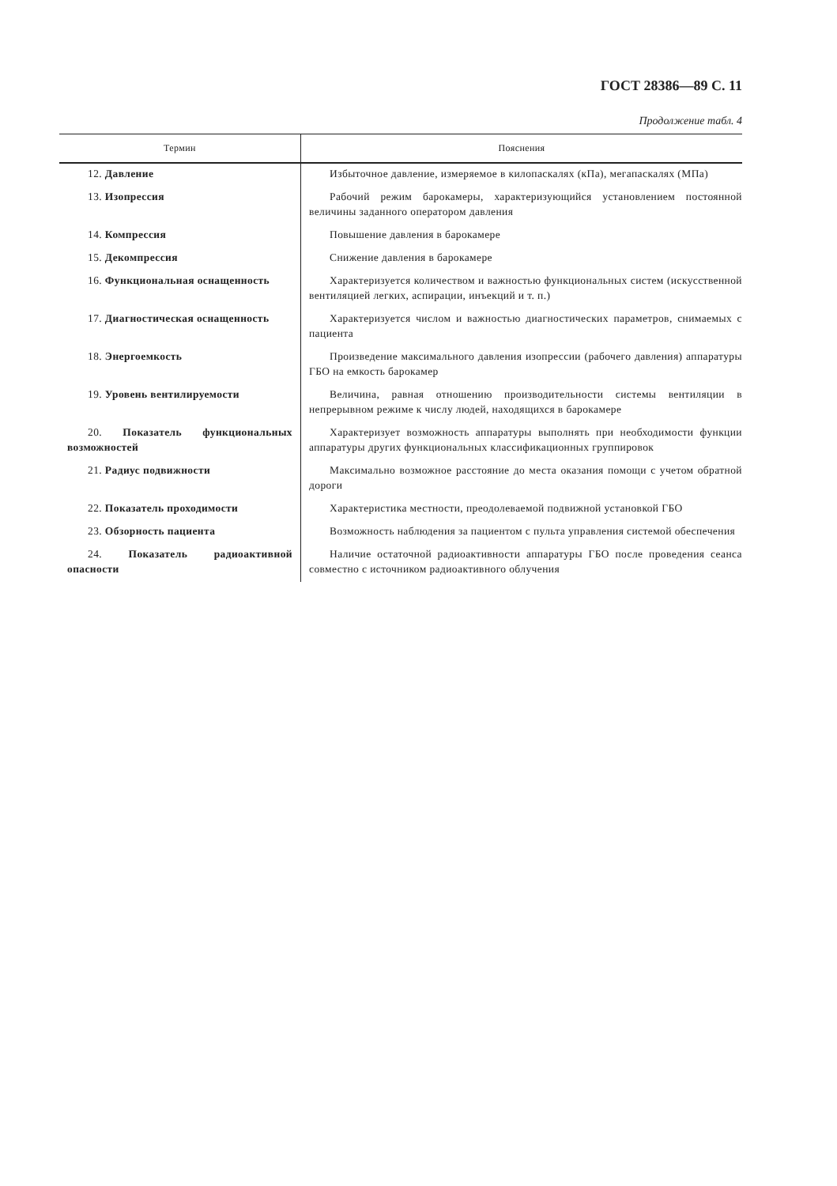ГОСТ 28386—89 С. 11
Продолжение табл. 4
| Термин | Пояснения |
| --- | --- |
| 12. Давление | Избыточное давление, измеряемое в килопаскалях (кПа), мегапаскалях (МПа) |
| 13. Изопрессия | Рабочий режим барокамеры, характеризующийся установлением постоянной величины заданного оператором давления |
| 14. Компрессия | Повышение давления в барокамере |
| 15. Декомпрессия | Снижение давления в барокамере |
| 16. Функциональная оснащенность | Характеризуется количеством и важностью функциональных систем (искусственной вентиляцией легких, аспирации, инъекций и т. п.) |
| 17. Диагностическая оснащенность | Характеризуется числом и важностью диагностических параметров, снимаемых с пациента |
| 18. Энергоемкость | Произведение максимального давления изопрессии (рабочего давления) аппаратуры ГБО на емкость барокамер |
| 19. Уровень вентилируемости | Величина, равная отношению производительности системы вентиляции в непрерывном режиме к числу людей, находящихся в барокамере |
| 20. Показатель функциональных возможностей | Характеризует возможность аппаратуры выполнять при необходимости функции аппаратуры других функциональных классификационных группировок |
| 21. Радиус подвижности | Максимально возможное расстояние до места оказания помощи с учетом обратной дороги |
| 22. Показатель проходимости | Характеристика местности, преодолеваемой подвижной установкой ГБО |
| 23. Обзорность пациента | Возможность наблюдения за пациентом с пульта управления системой обеспечения |
| 24. Показатель радиоактивной опасности | Наличие остаточной радиоактивности аппаратуры ГБО после проведения сеанса совместно с источником радиоактивного облучения |